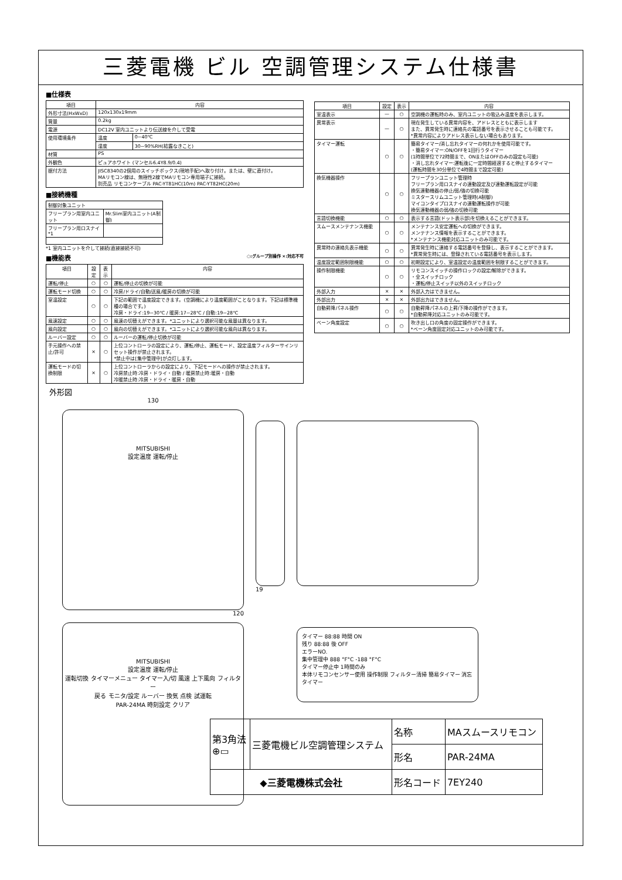三菱電機 ビル 空調管理システム仕様書
■仕様表
| 項目 | 内容 | |
| --- | --- | --- |
| 外形寸法(HxWxD) | 120x130x19mm | |
| 質量 | 0.2kg | |
| 電源 | DC12V 室内ユニットより伝送線を介して受電 | |
| 使用環境条件 | 温度 | 0~40℃ |
| | 湿度 | 30~90%RH(結露なきこと) |
| 材質 | PS | |
| 外観色 | ピュアホワイト (マンセル6.4Y8.9/0.4) | |
| 据付方法 | JISC8340の2個用のスイッチボックス(現地手配)へ取り付け。または、壁に直付け。 MAリモコン線は、無極性2線でMAリモコン専用端子に接続。 別売品 リモコンケーブル PAC-YT81HC(10m) PAC-YT82HC(20m) | |
■接続機種
| 制御対象ユニット | |
| フリープラン用室内ユニット | Mr.Slim室内ユニット(A制御) |
| フリープラン用ロスナイ *1 | |
*1 室内ユニットを介して接続(直接接続不可)
■機能表 ○:グループ別操作 ×:対応不可
| 項目 | 設定 | 表示 | 内容 |
| --- | --- | --- | --- |
| 運転/停止 | ○ | ○ | 運転/停止の切換が可能 |
| 運転モード切換 | ○ | ○ | 冷房/ドライ/自動/送風/暖房の切換が可能 |
| 室温設定 | ○ | ○ | 下記の範囲で温度設定できます。(空調機により温度範囲がことなります。下記は標準機種の場合です。) 冷房・ドライ:19~30℃ / 暖房:17~28℃ / 自動:19~28℃ |
| 風速設定 | ○ | ○ | 風速の切替えができます。*ユニットにより選択可能な風量は異なります。 |
| 風向設定 | ○ | ○ | 風向の切替えができます。*ユニットにより選択可能な風向は異なります。 |
| ルーバー設定 | ○ | ○ | ルーバーの運転/停止切換が可能 |
| 手元操作への禁止/許可 | × | ○ | 上位コントローラの設定により、運転/停止、運転モード、設定温度フィルターサインリセット操作が禁止されます。 *禁止中は[集中管理中]が点灯します。 |
| 運転モードの切換制限 | × | ○ | 上位コントローラからの設定により、下記モードへの操作が禁止されます。 冷房禁止時:冷房・ドライ・自動 / 暖房禁止時:暖房・自動 冷暖禁止時:冷房・ドライ・暖房・自動 |
| 項目 | 設定 | 表示 | 内容 |
| --- | --- | --- | --- |
| 室温表示 | — | ○ | 空調機の運転時のみ、室内ユニットの吸込み温度を表示します。 |
| 異常表示 | — | ○ | 現在発生している異常内容を、アドレスとともに表示します また、異常発生時に連絡先の電話番号を表示させることも可能です。 *異常内容によりアドレス表示しない場合もあります。 |
| タイマー運転 | ○ | ○ | 簡易タイマー/消し忘れタイマーの何れかを使用可能です。 ・簡易タイマー:ON/OFFを1回行うタイマー (1時間単位で72時間まで、ONまたはOFFのみの設定も可能) ・消し忘れタイマー:運転後に一定時間経過すると停止するタイマー (運転時間を30分単位で4時間まで設定可能) |
| 換気機器操作 | ○ | ○ | フリープランユニット管理時 フリープラン用ロスナイの連動設定及び連動運転設定が可能 換気連動機器の停止/弱/強の切換可能 ミスタースリムユニット管理時(A制御) マイコンタイプロスナイの連動運転操作が可能 換気連動機器の弱/強の切換可能 |
| 言語切換機能 | ○ | ○ | 表示する言語(ドット表示部)を切換えることができます。 |
| スムースメンテナンス機能 | ○ | ○ | メンテナンス安定運転への切換ができます。 メンテナンス情報を表示することができます。 *メンテナンス機能対応ユニットのみ可能です。 |
| 異常時の連絡先表示機能 | ○ | ○ | 異常発生時に連絡する電話番号を登録し、表示することができます。 *異常発生時には、登録されている電話番号を表示します。 |
| 温度設定範囲制限機能 | ○ | ○ | 初期設定により、室温設定の温度範囲を制限することができます。 |
| 操作制限機能 | ○ | ○ | リモコンスイッチの操作ロックの設定/解除ができます。 ・全スイッチロック ・運転/停止スイッチ以外のスイッチロック |
| 外部入力 | × | × | 外部入力はできません。 |
| 外部出力 | × | × | 外部出力はできません。 |
| 自動昇降パネル操作 | ○ | ○ | 自動昇降パネルの上昇/下降の操作ができます。 *自動昇降対応ユニットのみ可能です。 |
| ベーン角度設定 | ○ | ○ | 吹き出し口の角度の固定操作ができます。 *ベーン角度固定対応ユニットのみ可能です。 |
外形図
130
MITSUBISHI
設定温度 運転/停止
120
MITSUBISHI
設定温度 運転/停止
運転切換 タイマーメニュー タイマー入/切 風速 上下風向 フィルター
戻る モニタ/設定 ルーバー 換気 点検 試運転
PAR-24MA 時刻設定 クリア
19
タイマー 88:88 時間 ON
残り 88:88 後 OFF
エラーNO.
集中管理中 888 °F°C -188 °F°C
タイマー停止中 1時間のみ
本体リモコンセンサー使用 操作制限 フィルター清掃 簡易タイマー 消忘タイマー
| 第3角法 ⊕▭ | 三菱電機ビル空調管理システム | 名称 | MAスムースリモコン |
| | | 形名 | PAR-24MA |
| ◆三菱電機株式会社 | | 形名コード | 7EY240 |